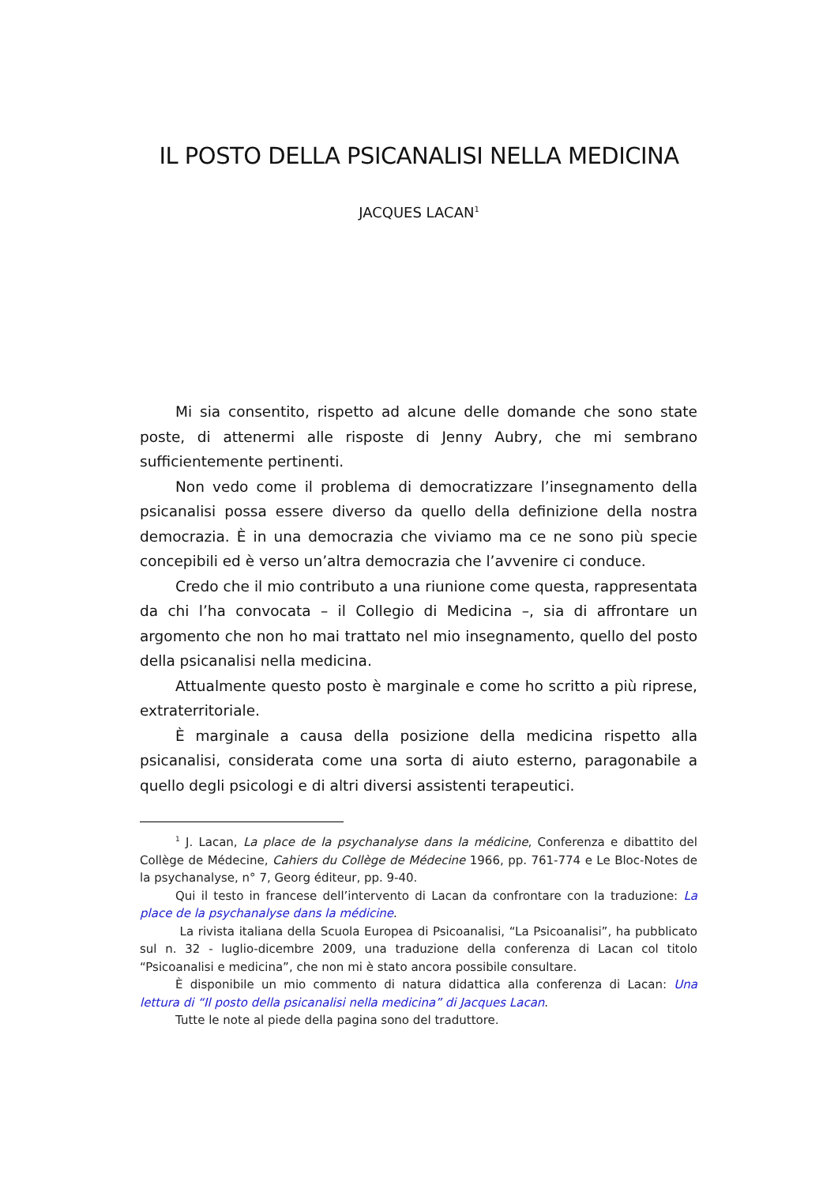IL POSTO DELLA PSICANALISI NELLA MEDICINA
JACQUES LACAN<sup>1</sup>
Mi sia consentito, rispetto ad alcune delle domande che sono state poste, di attenermi alle risposte di Jenny Aubry, che mi sembrano sufficientemente pertinenti.
Non vedo come il problema di democratizzare l’insegnamento della psicanalisi possa essere diverso da quello della definizione della nostra democrazia. È in una democrazia che viviamo ma ce ne sono più specie concepibili ed è verso un’altra democrazia che l’avvenire ci conduce.
Credo che il mio contributo a una riunione come questa, rappresentata da chi l’ha convocata – il Collegio di Medicina –, sia di affrontare un argomento che non ho mai trattato nel mio insegnamento, quello del posto della psicanalisi nella medicina.
Attualmente questo posto è marginale e come ho scritto a più riprese, extraterritoriale.
È marginale a causa della posizione della medicina rispetto alla psicanalisi, considerata come una sorta di aiuto esterno, paragonabile a quello degli psicologi e di altri diversi assistenti terapeutici.
<sup>1</sup> J. Lacan, La place de la psychanalyse dans la médicine, Conferenza e dibattito del Collège de Médecine, Cahiers du Collège de Médecine 1966, pp. 761-774 e Le Bloc-Notes de la psychanalyse, n° 7, Georg éditeur, pp. 9-40.
Qui il testo in francese dell’intervento di Lacan da confrontare con la traduzione: La place de la psychanalyse dans la médicine.
La rivista italiana della Scuola Europea di Psicoanalisi, “La Psicoanalisi”, ha pubblicato sul n. 32 - luglio-dicembre 2009, una traduzione della conferenza di Lacan col titolo “Psicoanalisi e medicina”, che non mi è stato ancora possibile consultare.
È disponibile un mio commento di natura didattica alla conferenza di Lacan: Una lettura di “Il posto della psicanalisi nella medicina” di Jacques Lacan.
Tutte le note al piede della pagina sono del traduttore.